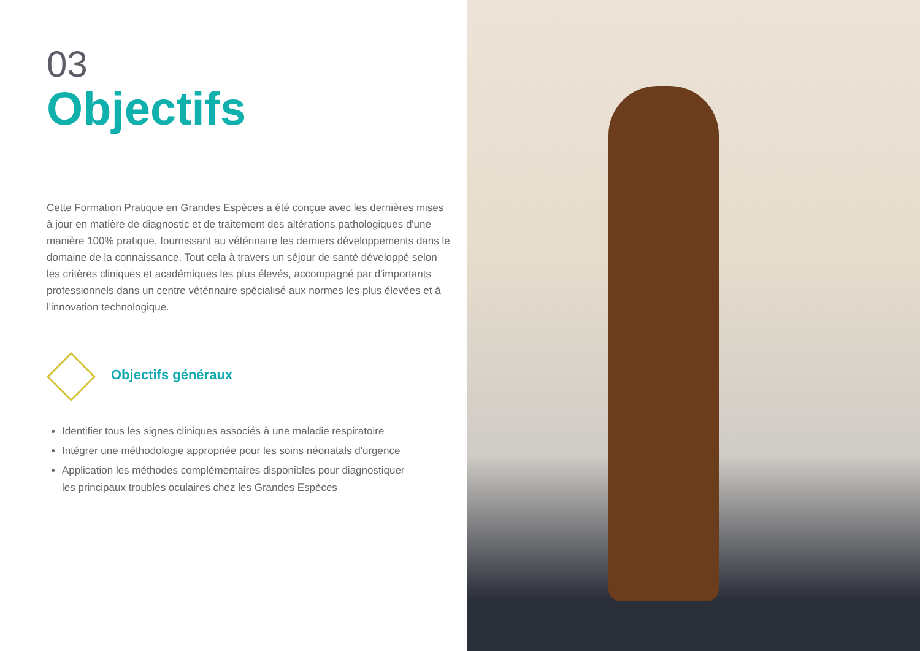03
Objectifs
Cette Formation Pratique en Grandes Espèces a été conçue avec les dernières mises à jour en matière de diagnostic et de traitement des altérations pathologiques d'une manière 100% pratique, fournissant au vétérinaire les derniers développements dans le domaine de la connaissance. Tout cela à travers un séjour de santé développé selon les critères cliniques et académiques les plus élevés, accompagné par d'importants professionnels dans un centre vétérinaire spécialisé aux normes les plus élevées et à l'innovation technologique.
Objectifs généraux
Identifier tous les signes cliniques associés à une maladie respiratoire
Intégrer une méthodologie appropriée pour les soins néonatals d'urgence
Application les méthodes complémentaires disponibles pour diagnostiquer les principaux troubles oculaires chez les Grandes Espèces